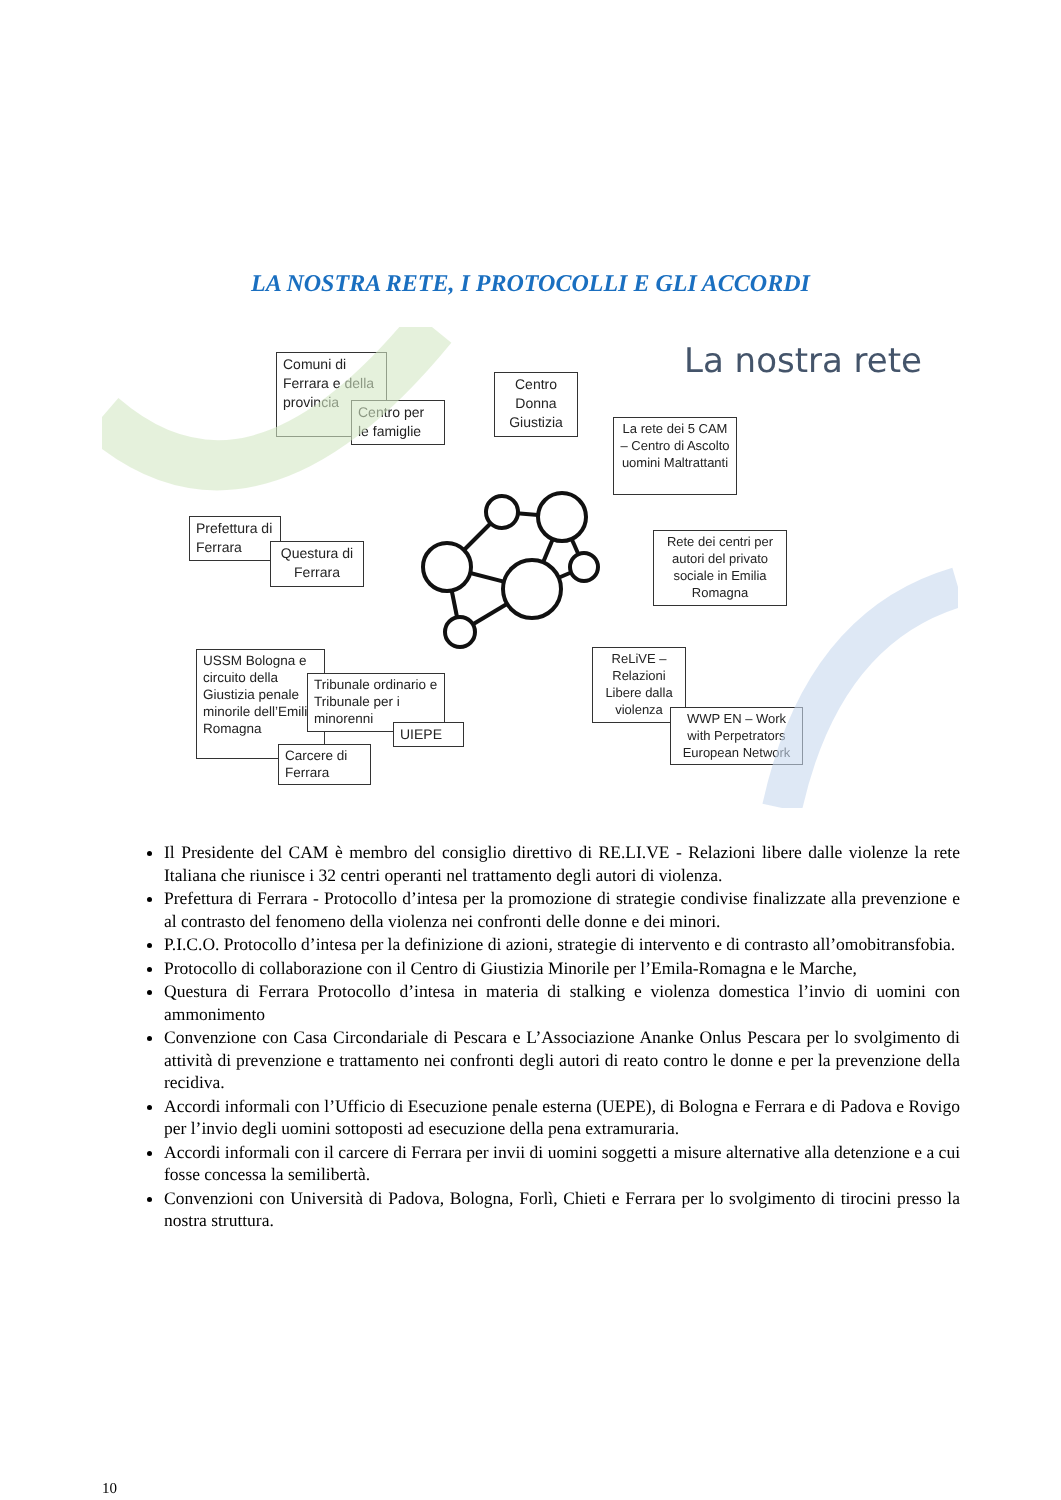LA NOSTRA RETE, I PROTOCOLLI E GLI ACCORDI
La nostra rete
Comuni di Ferrara e della provincia
Centro per le famiglie
Centro Donna Giustizia
La rete dei 5 CAM – Centro di Ascolto uomini Maltrattanti
Prefettura di Ferrara
Questura di Ferrara
Rete dei centri per autori del privato sociale in Emilia Romagna
USSM Bologna e circuito della Giustizia penale minorile dell’Emilia Romagna
Tribunale ordinario e Tribunale per i minorenni
UIEPE
Carcere di Ferrara
ReLiVE – Relazioni Libere dalla violenza
WWP EN – Work with Perpetrators European Network
Il Presidente del CAM è membro del consiglio direttivo di RE.LI.VE - Relazioni libere dalle violenze la rete Italiana che riunisce i 32 centri operanti nel trattamento degli autori di violenza.
Prefettura di Ferrara - Protocollo d’intesa per la promozione di strategie condivise finalizzate alla prevenzione e al contrasto del fenomeno della violenza nei confronti delle donne e dei minori.
P.I.C.O. Protocollo d’intesa per la definizione di azioni, strategie di intervento e di contrasto all’omobitransfobia.
Protocollo di collaborazione con il Centro di Giustizia Minorile per l’Emila-Romagna e le Marche,
Questura di Ferrara Protocollo d’intesa in materia di stalking e violenza domestica l’invio di uomini con ammonimento
Convenzione con Casa Circondariale di Pescara e L’Associazione Ananke Onlus Pescara per lo svolgimento di attività di prevenzione e trattamento nei confronti degli autori di reato contro le donne e per la prevenzione della recidiva.
Accordi informali con l’Ufficio di Esecuzione penale esterna (UEPE), di Bologna e Ferrara e di Padova e Rovigo per l’invio degli uomini sottoposti ad esecuzione della pena extramuraria.
Accordi informali con il carcere di Ferrara per invii di uomini soggetti a misure alternative alla detenzione e a cui fosse concessa la semilibertà.
Convenzioni con Università di Padova, Bologna, Forlì, Chieti e Ferrara per lo svolgimento di tirocini presso la nostra struttura.
10